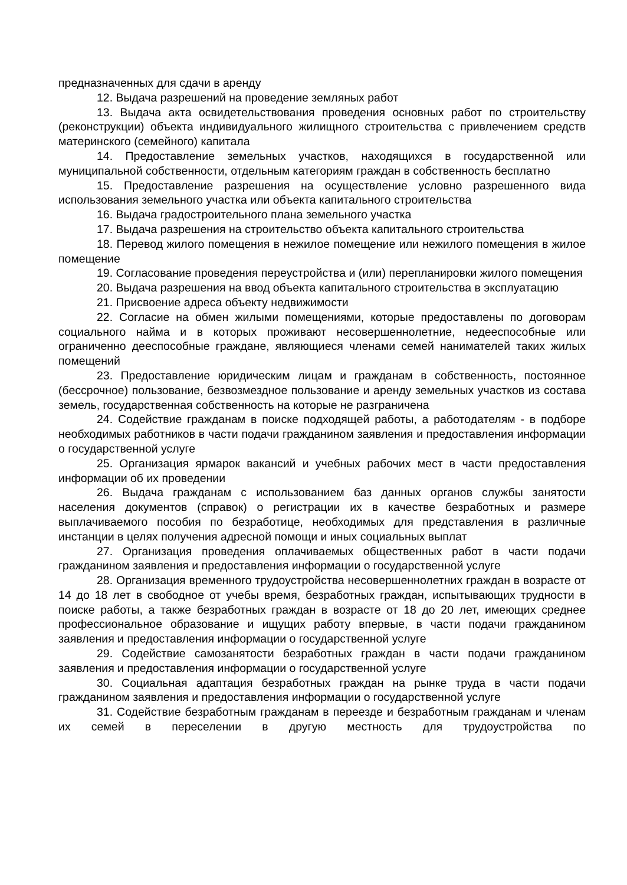предназначенных для сдачи в аренду
12. Выдача разрешений на проведение земляных работ
13. Выдача акта освидетельствования проведения основных работ по строительству (реконструкции) объекта индивидуального жилищного строительства с привлечением средств материнского (семейного) капитала
14. Предоставление земельных участков, находящихся в государственной или муниципальной собственности, отдельным категориям граждан в собственность бесплатно
15. Предоставление разрешения на осуществление условно разрешенного вида использования земельного участка или объекта капитального строительства
16. Выдача градостроительного плана земельного участка
17. Выдача разрешения на строительство объекта капитального строительства
18. Перевод жилого помещения в нежилое помещение или нежилого помещения в жилое помещение
19. Согласование проведения переустройства и (или) перепланировки жилого помещения
20. Выдача разрешения на ввод объекта капитального строительства в эксплуатацию
21. Присвоение адреса объекту недвижимости
22. Согласие на обмен жилыми помещениями, которые предоставлены по договорам социального найма и в которых проживают несовершеннолетние, недееспособные или ограниченно дееспособные граждане, являющиеся членами семей нанимателей таких жилых помещений
23. Предоставление юридическим лицам и гражданам в собственность, постоянное (бессрочное) пользование, безвозмездное пользование и аренду земельных участков из состава земель, государственная собственность на которые не разграничена
24. Содействие гражданам в поиске подходящей работы, а работодателям - в подборе необходимых работников в части подачи гражданином заявления и предоставления информации о государственной услуге
25. Организация ярмарок вакансий и учебных рабочих мест в части предоставления информации об их проведении
26. Выдача гражданам с использованием баз данных органов службы занятости населения документов (справок) о регистрации их в качестве безработных и размере выплачиваемого пособия по безработице, необходимых для представления в различные инстанции в целях получения адресной помощи и иных социальных выплат
27. Организация проведения оплачиваемых общественных работ в части подачи гражданином заявления и предоставления информации о государственной услуге
28. Организация временного трудоустройства несовершеннолетних граждан в возрасте от 14 до 18 лет в свободное от учебы время, безработных граждан, испытывающих трудности в поиске работы, а также безработных граждан в возрасте от 18 до 20 лет, имеющих среднее профессиональное образование и ищущих работу впервые, в части подачи гражданином заявления и предоставления информации о государственной услуге
29. Содействие самозанятости безработных граждан в части подачи гражданином заявления и предоставления информации о государственной услуге
30. Социальная адаптация безработных граждан на рынке труда в части подачи гражданином заявления и предоставления информации о государственной услуге
31. Содействие безработным гражданам в переезде и безработным гражданам и членам их семей в переселении в другую местность для трудоустройства по